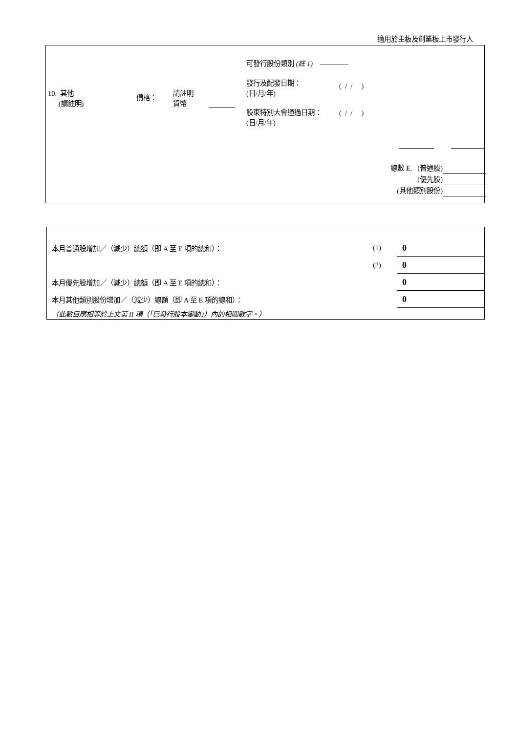適用於主板及創業板上市發行人
10. 其他
(請註明)
價格：
請註明
貨幣
可發行股份類別 (註 1) ————
發行及配發日期：
(日/月/年)
( / / )
股東特別大會通過日期：
(日/月/年)
( / / )
總數 E. (普通股)
(優先股)
(其他類別股份)
| 本月普通股增加／（減少）總額（即 A 至 E 項的總和）： | (1) | 0 |
| | (2) | 0 |
| 本月優先股增加／（減少）總額（即 A 至 E 項的總和）： | | 0 |
| 本月其他類別股份增加／（減少）總額（即 A 至 E 項的總和）： | | 0 |
| （此數目應相等於上文第 II 項（「已發行股本變動」）內的相關數字。） | | |